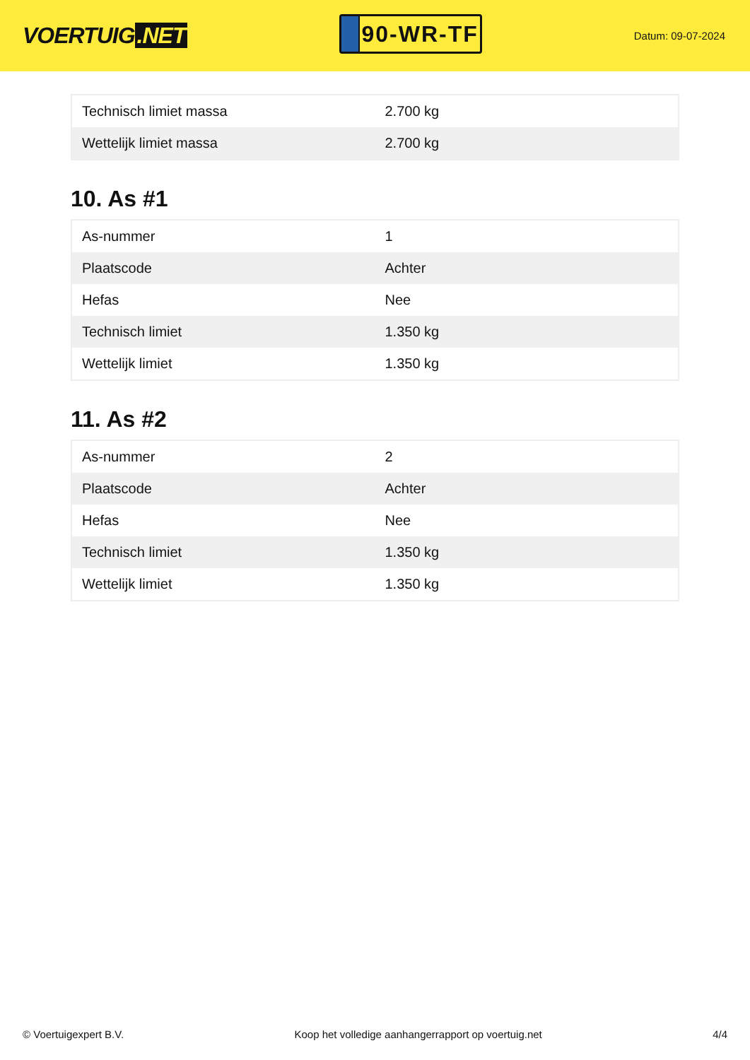VOERTUIG.NET
90-WR-TF
Datum: 09-07-2024
| Technisch limiet massa | 2.700 kg |
| Wettelijk limiet massa | 2.700 kg |
10. As #1
| As-nummer | 1 |
| Plaatscode | Achter |
| Hefas | Nee |
| Technisch limiet | 1.350 kg |
| Wettelijk limiet | 1.350 kg |
11. As #2
| As-nummer | 2 |
| Plaatscode | Achter |
| Hefas | Nee |
| Technisch limiet | 1.350 kg |
| Wettelijk limiet | 1.350 kg |
© Voertuigexpert B.V. Koop het volledige aanhangerrapport op voertuig.net 4/4